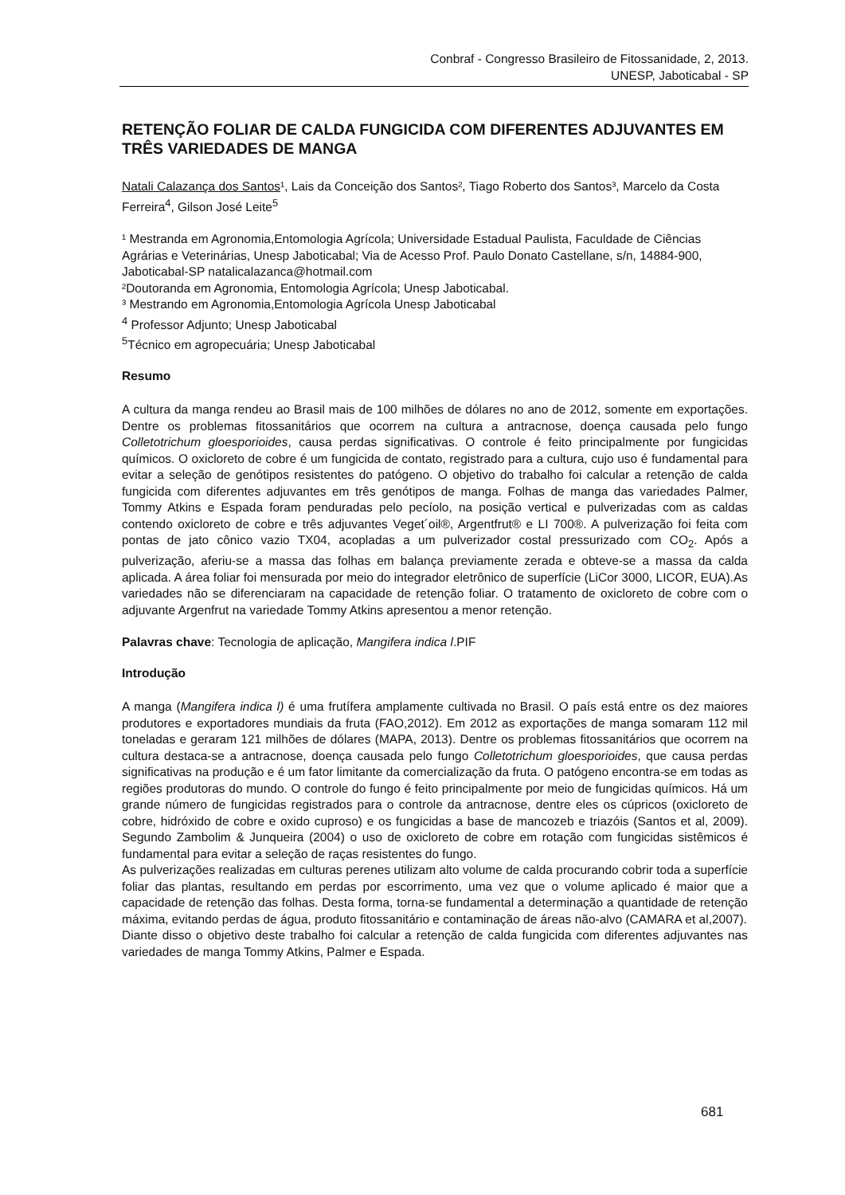Conbraf - Congresso Brasileiro de Fitossanidade, 2, 2013.
UNESP, Jaboticabal - SP
RETENÇÃO FOLIAR DE CALDA FUNGICIDA COM DIFERENTES ADJUVANTES EM TRÊS VARIEDADES DE MANGA
Natali Calazança dos Santos¹, Lais da Conceição dos Santos², Tiago Roberto dos Santos³, Marcelo da Costa Ferreira<sup>4</sup>, Gilson José Leite<sup>5</sup>
¹ Mestranda em Agronomia,Entomologia Agrícola; Universidade Estadual Paulista, Faculdade de Ciências Agrárias e Veterinárias, Unesp Jaboticabal; Via de Acesso Prof. Paulo Donato Castellane, s/n, 14884-900, Jaboticabal-SP natalicalazanca@hotmail.com
²Doutoranda em Agronomia, Entomologia Agrícola; Unesp Jaboticabal.
³ Mestrando em Agronomia,Entomologia Agrícola Unesp Jaboticabal
<sup>4</sup> Professor Adjunto; Unesp Jaboticabal
<sup>5</sup> Técnico em agropecuária; Unesp Jaboticabal
Resumo
A cultura da manga rendeu ao Brasil mais de 100 milhões de dólares no ano de 2012, somente em exportações. Dentre os problemas fitossanitários que ocorrem na cultura a antracnose, doença causada pelo fungo Colletotrichum gloesporioides, causa perdas significativas. O controle é feito principalmente por fungicidas químicos. O oxicloreto de cobre é um fungicida de contato, registrado para a cultura, cujo uso é fundamental para evitar a seleção de genótipos resistentes do patógeno. O objetivo do trabalho foi calcular a retenção de calda fungicida com diferentes adjuvantes em três genótipos de manga. Folhas de manga das variedades Palmer, Tommy Atkins e Espada foram penduradas pelo pecíolo, na posição vertical e pulverizadas com as caldas contendo oxicloreto de cobre e três adjuvantes Veget´oil®, Argentfrut® e LI 700®. A pulverização foi feita com pontas de jato cônico vazio TX04, acopladas a um pulverizador costal pressurizado com CO<sub>2</sub>. Após a pulverização, aferiu-se a massa das folhas em balança previamente zerada e obteve-se a massa da calda aplicada. A área foliar foi mensurada por meio do integrador eletrônico de superfície (LiCor 3000, LICOR, EUA).As variedades não se diferenciaram na capacidade de retenção foliar. O tratamento de oxicloreto de cobre com o adjuvante Argenfrut na variedade Tommy Atkins apresentou a menor retenção.
Palavras chave: Tecnologia de aplicação, Mangifera indica l.PIF
Introdução
A manga (Mangifera indica l) é uma frutífera amplamente cultivada no Brasil. O país está entre os dez maiores produtores e exportadores mundiais da fruta (FAO,2012). Em 2012 as exportações de manga somaram 112 mil toneladas e geraram 121 milhões de dólares (MAPA, 2013). Dentre os problemas fitossanitários que ocorrem na cultura destaca-se a antracnose, doença causada pelo fungo Colletotrichum gloesporioides, que causa perdas significativas na produção e é um fator limitante da comercialização da fruta. O patógeno encontra-se em todas as regiões produtoras do mundo. O controle do fungo é feito principalmente por meio de fungicidas químicos. Há um grande número de fungicidas registrados para o controle da antracnose, dentre eles os cúpricos (oxicloreto de cobre, hidróxido de cobre e oxido cuproso) e os fungicidas a base de mancozeb e triazóis (Santos et al, 2009). Segundo Zambolim & Junqueira (2004) o uso de oxicloreto de cobre em rotação com fungicidas sistêmicos é fundamental para evitar a seleção de raças resistentes do fungo.
As pulverizações realizadas em culturas perenes utilizam alto volume de calda procurando cobrir toda a superfície foliar das plantas, resultando em perdas por escorrimento, uma vez que o volume aplicado é maior que a capacidade de retenção das folhas. Desta forma, torna-se fundamental a determinação a quantidade de retenção máxima, evitando perdas de água, produto fitossanitário e contaminação de áreas não-alvo (CAMARA et al,2007).
Diante disso o objetivo deste trabalho foi calcular a retenção de calda fungicida com diferentes adjuvantes nas variedades de manga Tommy Atkins, Palmer e Espada.
681